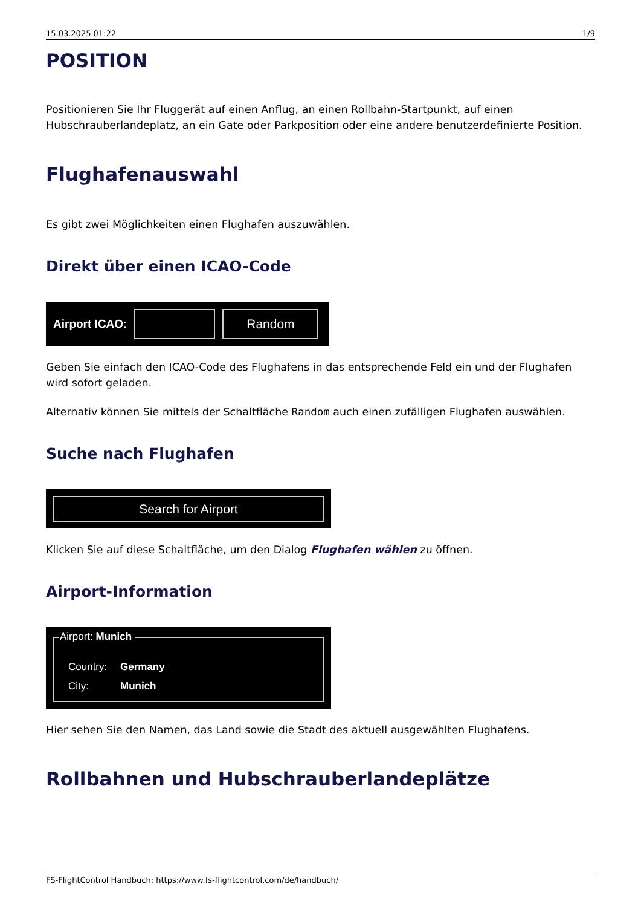15.03.2025 01:22 1/9
POSITION
Positionieren Sie Ihr Fluggerät auf einen Anflug, an einen Rollbahn-Startpunkt, auf einen Hubschrauberlandeplatz, an ein Gate oder Parkposition oder eine andere benutzerdefinierte Position.
Flughafenauswahl
Es gibt zwei Möglichkeiten einen Flughafen auszuwählen.
Direkt über einen ICAO-Code
Airport ICAO:
Random
Geben Sie einfach den ICAO-Code des Flughafens in das entsprechende Feld ein und der Flughafen wird sofort geladen.
Alternativ können Sie mittels der Schaltfläche Random auch einen zufälligen Flughafen auswählen.
Suche nach Flughafen
Search for Airport
Klicken Sie auf diese Schaltfläche, um den Dialog Flughafen wählen zu öffnen.
Airport-Information
Airport: Munich
Country: Germany
City: Munich
Hier sehen Sie den Namen, das Land sowie die Stadt des aktuell ausgewählten Flughafens.
Rollbahnen und Hubschrauberlandeplätze
FS-FlightControl Handbuch: https://www.fs-flightcontrol.com/de/handbuch/